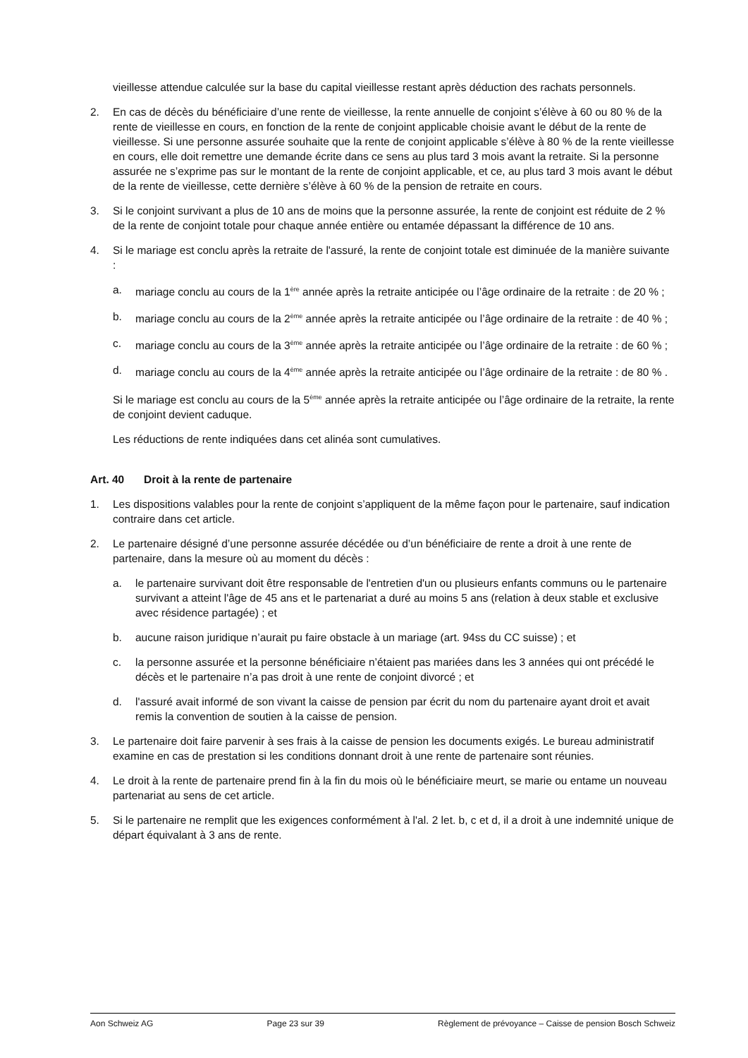vieillesse attendue calculée sur la base du capital vieillesse restant après déduction des rachats personnels.
2. En cas de décès du bénéficiaire d’une rente de vieillesse, la rente annuelle de conjoint s’élève à 60 ou 80 % de la rente de vieillesse en cours, en fonction de la rente de conjoint applicable choisie avant le début de la rente de vieillesse. Si une personne assurée souhaite que la rente de conjoint applicable s’élève à 80 % de la rente vieillesse en cours, elle doit remettre une demande écrite dans ce sens au plus tard 3 mois avant la retraite. Si la personne assurée ne s’exprime pas sur le montant de la rente de conjoint applicable, et ce, au plus tard 3 mois avant le début de la rente de vieillesse, cette dernière s’élève à 60 % de la pension de retraite en cours.
3. Si le conjoint survivant a plus de 10 ans de moins que la personne assurée, la rente de conjoint est réduite de 2 % de la rente de conjoint totale pour chaque année entière ou entamée dépassant la différence de 10 ans.
4. Si le mariage est conclu après la retraite de l'assuré, la rente de conjoint totale est diminuée de la manière suivante :
a. mariage conclu au cours de la 1<sup>ère</sup> année après la retraite anticipée ou l’âge ordinaire de la retraite : de 20 % ;
b. mariage conclu au cours de la 2<sup>ème</sup> année après la retraite anticipée ou l’âge ordinaire de la retraite : de 40 % ;
c. mariage conclu au cours de la 3<sup>ème</sup> année après la retraite anticipée ou l’âge ordinaire de la retraite : de 60 % ;
d. mariage conclu au cours de la 4<sup>ème</sup> année après la retraite anticipée ou l’âge ordinaire de la retraite : de 80 % .
Si le mariage est conclu au cours de la 5<sup>ème</sup> année après la retraite anticipée ou l’âge ordinaire de la retraite, la rente de conjoint devient caduque.
Les réductions de rente indiquées dans cet alinéa sont cumulatives.
Art. 40 Droit à la rente de partenaire
1. Les dispositions valables pour la rente de conjoint s’appliquent de la même façon pour le partenaire, sauf indication contraire dans cet article.
2. Le partenaire désigné d’une personne assurée décédée ou d’un bénéficiaire de rente a droit à une rente de partenaire, dans la mesure où au moment du décès :
a. le partenaire survivant doit être responsable de l'entretien d'un ou plusieurs enfants communs ou le partenaire survivant a atteint l'âge de 45 ans et le partenariat a duré au moins 5 ans (relation à deux stable et exclusive avec résidence partagée) ; et
b. aucune raison juridique n’aurait pu faire obstacle à un mariage (art. 94ss du CC suisse) ; et
c. la personne assurée et la personne bénéficiaire n’étaient pas mariées dans les 3 années qui ont précédé le décès et le partenaire n’a pas droit à une rente de conjoint divorcé ; et
d. l'assuré avait informé de son vivant la caisse de pension par écrit du nom du partenaire ayant droit et avait remis la convention de soutien à la caisse de pension.
3. Le partenaire doit faire parvenir à ses frais à la caisse de pension les documents exigés. Le bureau administratif examine en cas de prestation si les conditions donnant droit à une rente de partenaire sont réunies.
4. Le droit à la rente de partenaire prend fin à la fin du mois où le bénéficiaire meurt, se marie ou entame un nouveau partenariat au sens de cet article.
5. Si le partenaire ne remplit que les exigences conformément à l'al. 2 let. b, c et d, il a droit à une indemnité unique de départ équivalant à 3 ans de rente.
Aon Schweiz AG Page 23 sur 39 Règlement de prévoyance – Caisse de pension Bosch Schweiz